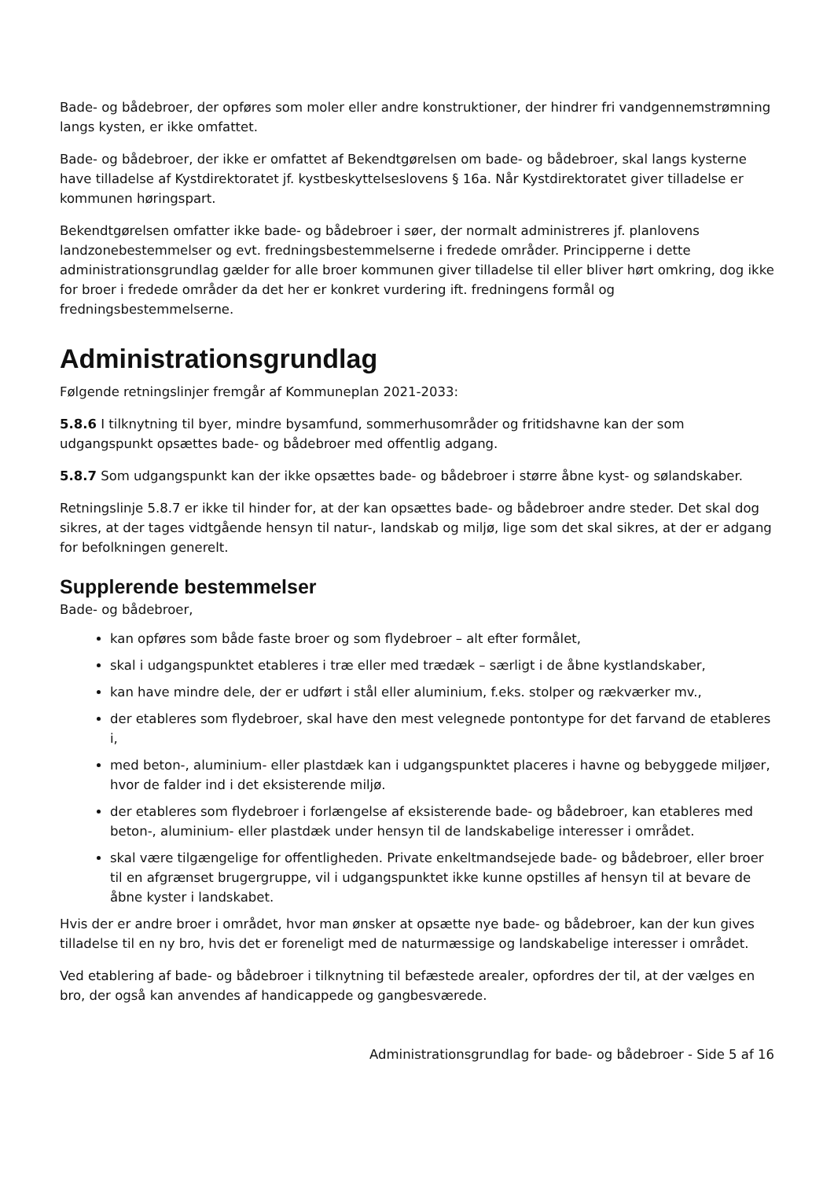Bade- og bådebroer, der opføres som moler eller andre konstruktioner, der hindrer fri vandgennemstrømning langs kysten, er ikke omfattet.
Bade- og bådebroer, der ikke er omfattet af Bekendtgørelsen om bade- og bådebroer, skal langs kysterne have tilladelse af Kystdirektoratet jf. kystbeskyttelseslovens § 16a. Når Kystdirektoratet giver tilladelse er kommunen høringspart.
Bekendtgørelsen omfatter ikke bade- og bådebroer i søer, der normalt administreres jf. planlovens landzonebestemmelser og evt. fredningsbestemmelserne i fredede områder. Principperne i dette administrationsgrundlag gælder for alle broer kommunen giver tilladelse til eller bliver hørt omkring, dog ikke for broer i fredede områder da det her er konkret vurdering ift. fredningens formål og fredningsbestemmelserne.
Administrationsgrundlag
Følgende retningslinjer fremgår af Kommuneplan 2021-2033:
5.8.6 I tilknytning til byer, mindre bysamfund, sommerhusområder og fritidshavne kan der som udgangspunkt opsættes bade- og bådebroer med offentlig adgang.
5.8.7 Som udgangspunkt kan der ikke opsættes bade- og bådebroer i større åbne kyst- og sølandskaber.
Retningslinje 5.8.7 er ikke til hinder for, at der kan opsættes bade- og bådebroer andre steder. Det skal dog sikres, at der tages vidtgående hensyn til natur-, landskab og miljø, lige som det skal sikres, at der er adgang for befolkningen generelt.
Supplerende bestemmelser
Bade- og bådebroer,
kan opføres som både faste broer og som flydebroer – alt efter formålet,
skal i udgangspunktet etableres i træ eller med trædæk – særligt i de åbne kystlandskaber,
kan have mindre dele, der er udført i stål eller aluminium, f.eks. stolper og rækværker mv.,
der etableres som flydebroer, skal have den mest velegnede pontontype for det farvand de etableres i,
med beton-, aluminium- eller plastdæk kan i udgangspunktet placeres i havne og bebyggede miljøer, hvor de falder ind i det eksisterende miljø.
der etableres som flydebroer i forlængelse af eksisterende bade- og bådebroer, kan etableres med beton-, aluminium- eller plastdæk under hensyn til de landskabelige interesser i området.
skal være tilgængelige for offentligheden. Private enkeltmandsejede bade- og bådebroer, eller broer til en afgrænset brugergruppe, vil i udgangspunktet ikke kunne opstilles af hensyn til at bevare de åbne kyster i landskabet.
Hvis der er andre broer i området, hvor man ønsker at opsætte nye bade- og bådebroer, kan der kun gives tilladelse til en ny bro, hvis det er foreneligt med de naturmæssige og landskabelige interesser i området.
Ved etablering af bade- og bådebroer i tilknytning til befæstede arealer, opfordres der til, at der vælges en bro, der også kan anvendes af handicappede og gangbesværede.
Administrationsgrundlag for bade- og bådebroer - Side 5 af 16